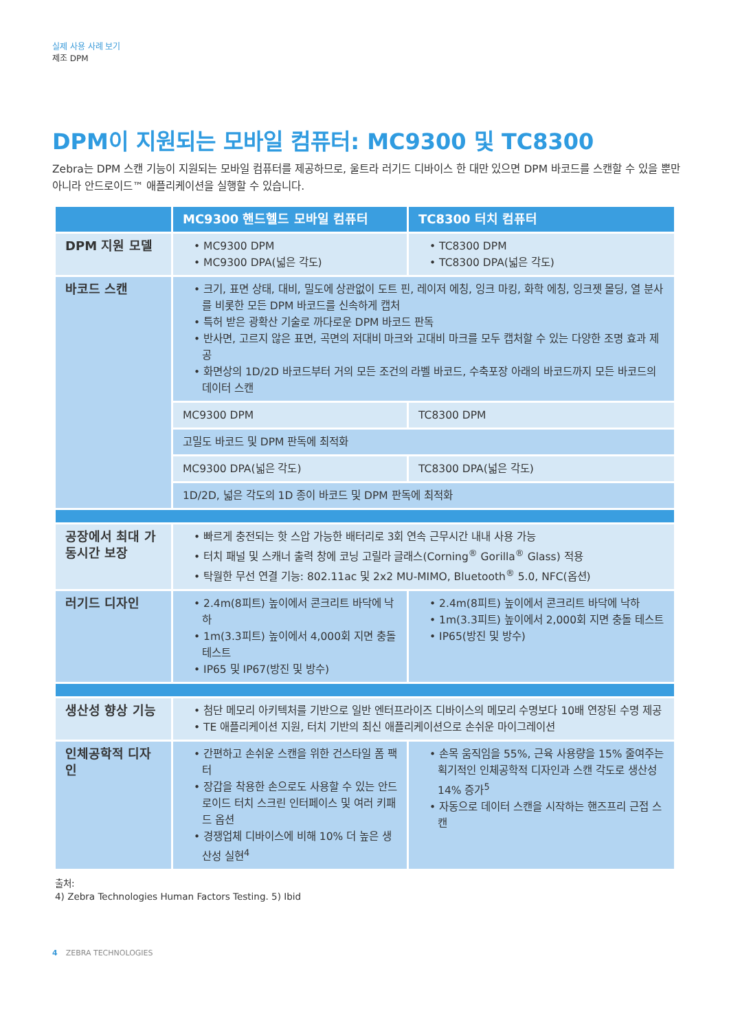실제 사용 사례 보기
제조 DPM
DPM이 지원되는 모바일 컴퓨터: MC9300 및 TC8300
Zebra는 DPM 스캔 기능이 지원되는 모바일 컴퓨터를 제공하므로, 울트라 러기드 디바이스 한 대만 있으면 DPM 바코드를 스캔할 수 있을 뿐만 아니라 안드로이드™ 애플리케이션을 실행할 수 있습니다.
| | MC9300 핸드헬드 모바일 컴퓨터 | TC8300 터치 컴퓨터 |
| --- | --- | --- |
| DPM 지원 모델 | • MC9300 DPM • MC9300 DPA(넓은 각도) | • TC8300 DPM • TC8300 DPA(넓은 각도) |
| 바코드 스캔 | • 크기, 표면 상태, 대비, 밀도에 상관없이 도트 핀, 레이저 에칭, 잉크 마킹, 화학 에칭, 잉크젯 몰딩, 열 분사를 비롯한 모든 DPM 바코드를 신속하게 캡처 • 특허 받은 광확산 기술로 까다로운 DPM 바코드 판독 • 반사면, 고르지 않은 표면, 곡면의 저대비 마크와 고대비 마크를 모두 캡처할 수 있는 다양한 조명 효과 제공 • 화면상의 1D/2D 바코드부터 거의 모든 조건의 라벨 바코드, 수축포장 아래의 바코드까지 모든 바코드의 데이터 스캔 | |
| | MC9300 DPM | TC8300 DPM |
| | 고밀도 바코드 및 DPM 판독에 최적화 | |
| | MC9300 DPA(넓은 각도) | TC8300 DPA(넓은 각도) |
| | 1D/2D, 넓은 각도의 1D 종이 바코드 및 DPM 판독에 최적화 | |
| 공장에서 최대 가동시간 보장 | • 빠르게 충전되는 핫 스압 가능한 배터리로 3회 연속 근무시간 내내 사용 가능 • 터치 패널 및 스캐너 출력 창에 코닝 고릴라 글래스(Corning<sup>®</sup> Gorilla<sup>®</sup> Glass) 적용 • 탁월한 무선 연결 기능: 802.11ac 및 2x2 MU-MIMO, Bluetooth<sup>®</sup> 5.0, NFC(옵션) | |
| 러기드 디자인 | • 2.4m(8피트) 높이에서 콘크리트 바닥에 낙하 • 1m(3.3피트) 높이에서 4,000회 지면 충돌 테스트 • IP65 및 IP67(방진 및 방수) | • 2.4m(8피트) 높이에서 콘크리트 바닥에 낙하 • 1m(3.3피트) 높이에서 2,000회 지면 충돌 테스트 • IP65(방진 및 방수) |
| 생산성 향상 기능 | • 첨단 메모리 아키텍처를 기반으로 일반 엔터프라이즈 디바이스의 메모리 수명보다 10배 연장된 수명 제공 • TE 애플리케이션 지원, 터치 기반의 최신 애플리케이션으로 손쉬운 마이그레이션 | |
| 인체공학적 디자인 | • 간편하고 손쉬운 스캔을 위한 건스타일 폼 팩터 • 장갑을 착용한 손으로도 사용할 수 있는 안드로이드 터치 스크린 인터페이스 및 여러 키패드 옵션 • 경쟁업체 디바이스에 비해 10% 더 높은 생산성 실현<sup>4</sup> | • 손목 움직임을 55%, 근육 사용량을 15% 줄여주는 획기적인 인체공학적 디자인과 스캔 각도로 생산성 14% 증가<sup>5</sup> • 자동으로 데이터 스캔을 시작하는 핸즈프리 근접 스캔 |
출처:
4) Zebra Technologies Human Factors Testing. 5) Ibid
4 ZEBRA TECHNOLOGIES